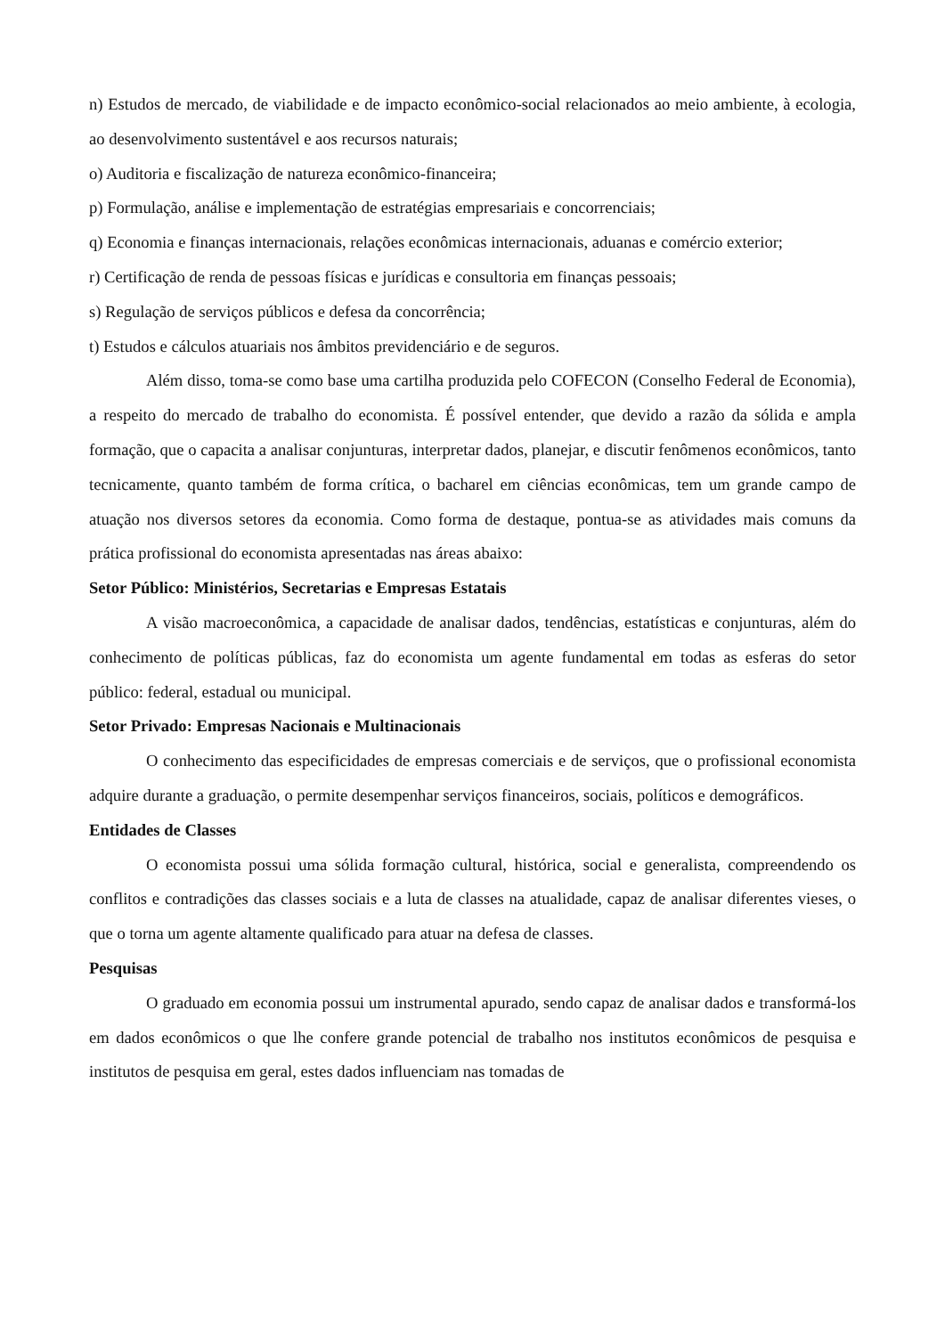n) Estudos de mercado, de viabilidade e de impacto econômico-social relacionados ao meio ambiente, à ecologia, ao desenvolvimento sustentável e aos recursos naturais;
o) Auditoria e fiscalização de natureza econômico-financeira;
p) Formulação, análise e implementação de estratégias empresariais e concorrenciais;
q) Economia e finanças internacionais, relações econômicas internacionais, aduanas e comércio exterior;
r) Certificação de renda de pessoas físicas e jurídicas e consultoria em finanças pessoais;
s) Regulação de serviços públicos e defesa da concorrência;
t) Estudos e cálculos atuariais nos âmbitos previdenciário e de seguros.
Além disso, toma-se como base uma cartilha produzida pelo COFECON (Conselho Federal de Economia), a respeito do mercado de trabalho do economista. É possível entender, que devido a razão da sólida e ampla formação, que o capacita a analisar conjunturas, interpretar dados, planejar, e discutir fenômenos econômicos, tanto tecnicamente, quanto também de forma crítica, o bacharel em ciências econômicas, tem um grande campo de atuação nos diversos setores da economia. Como forma de destaque, pontua-se as atividades mais comuns da prática profissional do economista apresentadas nas áreas abaixo:
Setor Público: Ministérios, Secretarias e Empresas Estatais
A visão macroeconômica, a capacidade de analisar dados, tendências, estatísticas e conjunturas, além do conhecimento de políticas públicas, faz do economista um agente fundamental em todas as esferas do setor público: federal, estadual ou municipal.
Setor Privado: Empresas Nacionais e Multinacionais
O conhecimento das especificidades de empresas comerciais e de serviços, que o profissional economista adquire durante a graduação, o permite desempenhar serviços financeiros, sociais, políticos e demográficos.
Entidades de Classes
O economista possui uma sólida formação cultural, histórica, social e generalista, compreendendo os conflitos e contradições das classes sociais e a luta de classes na atualidade, capaz de analisar diferentes vieses, o que o torna um agente altamente qualificado para atuar na defesa de classes.
Pesquisas
O graduado em economia possui um instrumental apurado, sendo capaz de analisar dados e transformá-los em dados econômicos o que lhe confere grande potencial de trabalho nos institutos econômicos de pesquisa e institutos de pesquisa em geral, estes dados influenciam nas tomadas de